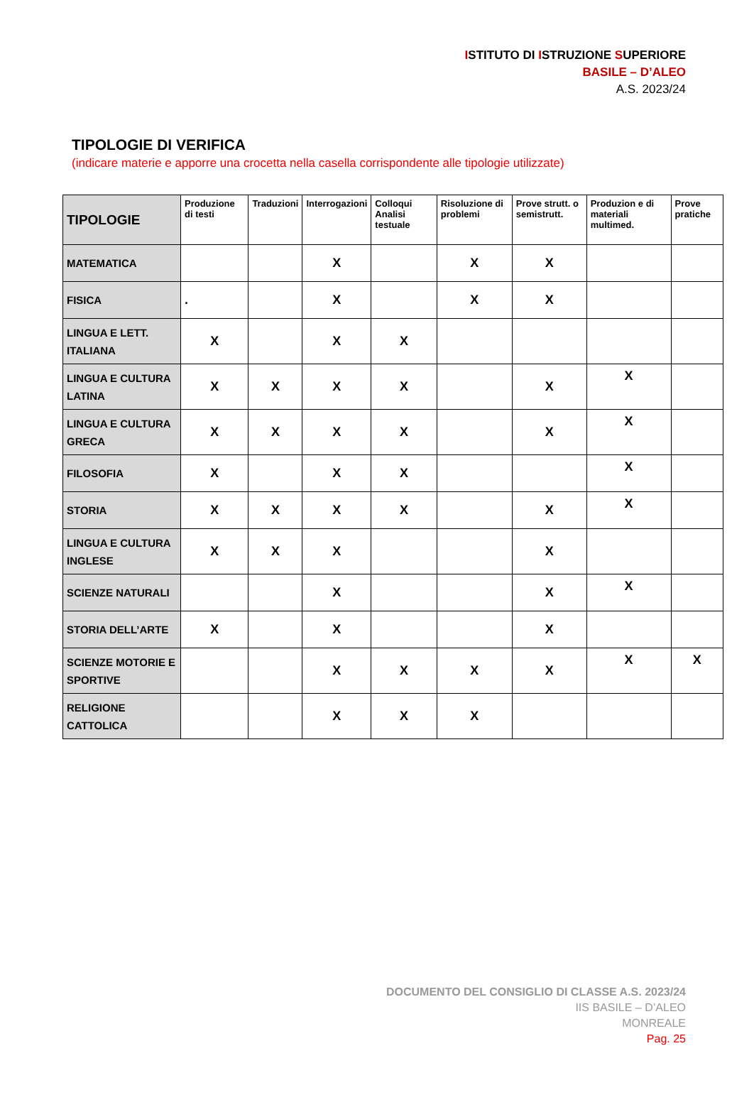ISTITUTO DI ISTRUZIONE SUPERIORE
BASILE – D’ALEO
A.S. 2023/24
TIPOLOGIE DI VERIFICA
(indicare materie e apporre una crocetta nella casella corrispondente alle tipologie utilizzate)
| TIPOLOGIE | Produzione di testi | Traduzioni | Interrogazioni | Colloqui Analisi testuale | Risoluzione di problemi | Prove strutt. o semistrutt. | Produzion e di materiali multimed. | Prove pratiche |
| --- | --- | --- | --- | --- | --- | --- | --- | --- |
| MATEMATICA | | | X | | X | X | | |
| FISICA | . | | X | | X | X | | |
| LINGUA E LETT. ITALIANA | X | | X | X | | | | |
| LINGUA E CULTURA LATINA | X | X | X | X | | X | X | |
| LINGUA E CULTURA GRECA | X | X | X | X | | X | X | |
| FILOSOFIA | X | | X | X | | | X | |
| STORIA | X | X | X | X | | X | X | |
| LINGUA E CULTURA INGLESE | X | X | X | | | X | | |
| SCIENZE NATURALI | | | X | | | X | X | |
| STORIA DELL’ARTE | X | | X | | | X | | |
| SCIENZE MOTORIE E SPORTIVE | | | X | X | X | X | X | X |
| RELIGIONE CATTOLICA | | | X | X | X | | | |
DOCUMENTO DEL CONSIGLIO DI CLASSE A.S. 2023/24
IIS BASILE – D’ALEO
MONREALE
Pag. 25